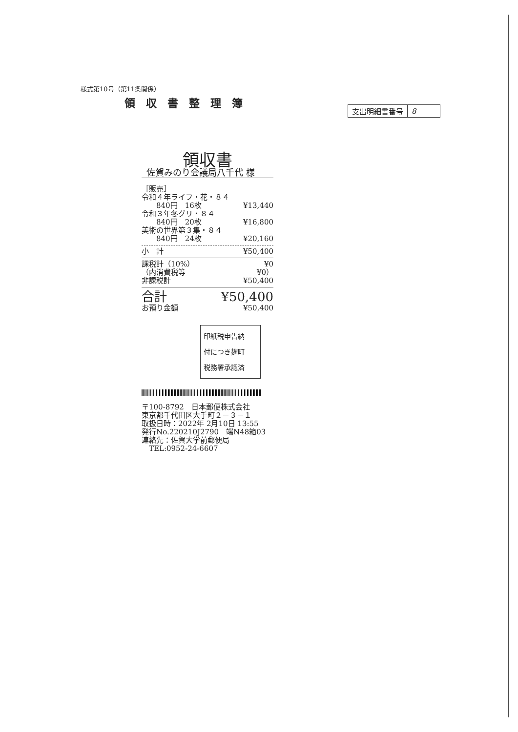様式第10号（第11条関係）
領収書整理簿
| 支出明細書番号 | 8 |
領収書
佐賀みのり会議局八千代 様
［販売］
令和４年ライフ・花・８４
　　840円　16枚 ¥13,440
令和３年冬グリ・８４
　　840円　20枚 ¥16,800
美術の世界第３集・８４
　　840円　24枚 ¥20,160
小　計 ¥50,400
課税計（10%） ¥0
（内消費税等 ¥0）
非課税計 ¥50,400
合計 ¥50,400
お預り金額 ¥50,400
印紙税申告納
付につき麹町
税務署承認済
〒100-8792　日本郵便株式会社
東京都千代田区大手町２－３－１
取扱日時：2022年 2月10日 13:55
発行No.220210J2790　端N48箱03
連絡先：佐賀大学前郵便局
　TEL:0952-24-6607